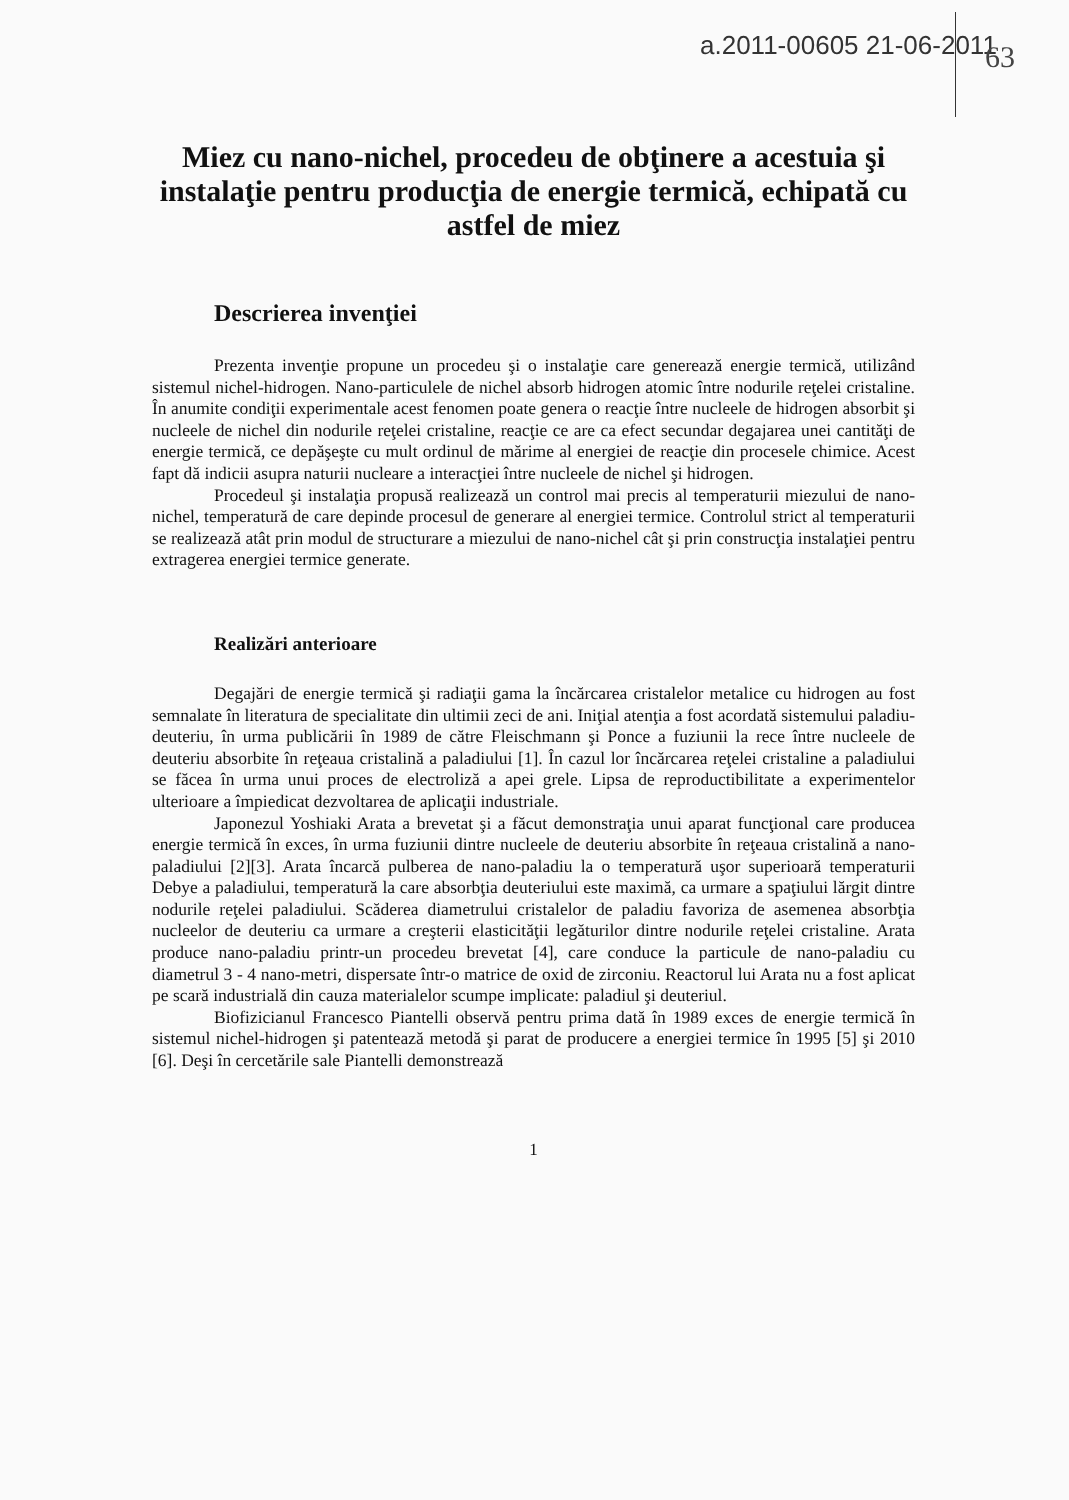a.2011-00605 21-06-2011
63
Miez cu nano-nichel, procedeu de obţinere a acestuia şi instalaţie pentru producţia de energie termică, echipată cu astfel de miez
Descrierea invenţiei
Prezenta invenţie propune un procedeu şi o instalaţie care generează energie termică, utilizând sistemul nichel-hidrogen. Nano-particulele de nichel absorb hidrogen atomic între nodurile reţelei cristaline. În anumite condiţii experimentale acest fenomen poate genera o reacţie între nucleele de hidrogen absorbit şi nucleele de nichel din nodurile reţelei cristaline, reacţie ce are ca efect secundar degajarea unei cantităţi de energie termică, ce depăşeşte cu mult ordinul de mărime al energiei de reacţie din procesele chimice. Acest fapt dă indicii asupra naturii nucleare a interacţiei între nucleele de nichel şi hidrogen.
Procedeul şi instalaţia propusă realizează un control mai precis al temperaturii miezului de nano-nichel, temperatură de care depinde procesul de generare al energiei termice. Controlul strict al temperaturii se realizează atât prin modul de structurare a miezului de nano-nichel cât şi prin construcţia instalaţiei pentru extragerea energiei termice generate.
Realizări anterioare
Degajări de energie termică şi radiaţii gama la încărcarea cristalelor metalice cu hidrogen au fost semnalate în literatura de specialitate din ultimii zeci de ani. Iniţial atenţia a fost acordată sistemului paladiu-deuteriu, în urma publicării în 1989 de către Fleischmann şi Ponce a fuziunii la rece între nucleele de deuteriu absorbite în reţeaua cristalină a paladiului [1]. În cazul lor încărcarea reţelei cristaline a paladiului se făcea în urma unui proces de electroliză a apei grele. Lipsa de reproductibilitate a experimentelor ulterioare a împiedicat dezvoltarea de aplicaţii industriale.
Japonezul Yoshiaki Arata a brevetat şi a făcut demonstraţia unui aparat funcţional care producea energie termică în exces, în urma fuziunii dintre nucleele de deuteriu absorbite în reţeaua cristalină a nano-paladiului [2][3]. Arata încarcă pulberea de nano-paladiu la o temperatură uşor superioară temperaturii Debye a paladiului, temperatură la care absorbţia deuteriului este maximă, ca urmare a spaţiului lărgit dintre nodurile reţelei paladiului. Scăderea diametrului cristalelor de paladiu favoriza de asemenea absorbţia nucleelor de deuteriu ca urmare a creşterii elasticităţii legăturilor dintre nodurile reţelei cristaline. Arata produce nano-paladiu printr-un procedeu brevetat [4], care conduce la particule de nano-paladiu cu diametrul 3 - 4 nano-metri, dispersate într-o matrice de oxid de zirconiu. Reactorul lui Arata nu a fost aplicat pe scară industrială din cauza materialelor scumpe implicate: paladiul şi deuteriul.
Biofizicianul Francesco Piantelli observă pentru prima dată în 1989 exces de energie termică în sistemul nichel-hidrogen şi patentează metodă şi parat de producere a energiei termice în 1995 [5] şi 2010 [6]. Deşi în cercetările sale Piantelli demonstrează
1